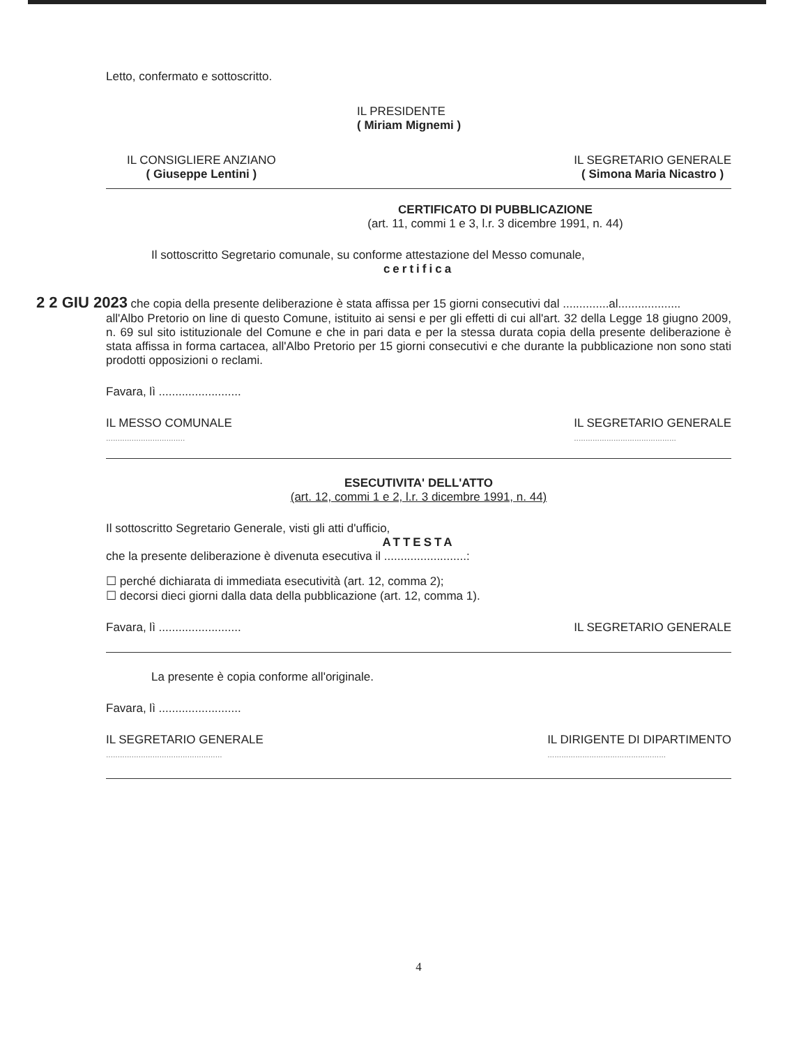Letto, confermato e sottoscritto.
IL PRESIDENTE
( Miriam Mignemi )
IL CONSIGLIERE ANZIANO
( Giuseppe Lentini )
IL SEGRETARIO GENERALE
( Simona Maria Nicastro )
CERTIFICATO DI PUBBLICAZIONE
(art. 11, commi 1 e 3, l.r. 3 dicembre 1991, n. 44)
Il sottoscritto Segretario comunale, su conforme attestazione del Messo comunale,
certifica
2 2 GIU 2023 che copia della presente deliberazione è stata affissa per 15 giorni consecutivi dal ..............al...................
all'Albo Pretorio on line di questo Comune, istituito ai sensi e per gli effetti di cui all'art. 32 della Legge 18 giugno 2009, n. 69 sul sito istituzionale del Comune e che in pari data e per la stessa durata copia della presente deliberazione è stata affissa in forma cartacea, all'Albo Pretorio per 15 giorni consecutivi e che durante la pubblicazione non sono stati prodotti opposizioni o reclami.
Favara, lì .........................
IL MESSO COMUNALE
..................................
IL SEGRETARIO GENERALE
............................................
ESECUTIVITA' DELL'ATTO
(art. 12, commi 1 e 2, l.r. 3 dicembre 1991, n. 44)
Il sottoscritto Segretario Generale, visti gli atti d'ufficio,
ATTESTA
che la presente deliberazione è divenuta esecutiva il .........................:
☐ perché dichiarata di immediata esecutività (art. 12, comma 2);
☐ decorsi dieci giorni dalla data della pubblicazione (art. 12, comma 1).
Favara, lì .........................
IL SEGRETARIO GENERALE
La presente è copia conforme all'originale.
Favara, lì .........................
IL SEGRETARIO GENERALE
..................................................
IL DIRIGENTE DI DIPARTIMENTO
...................................................
4